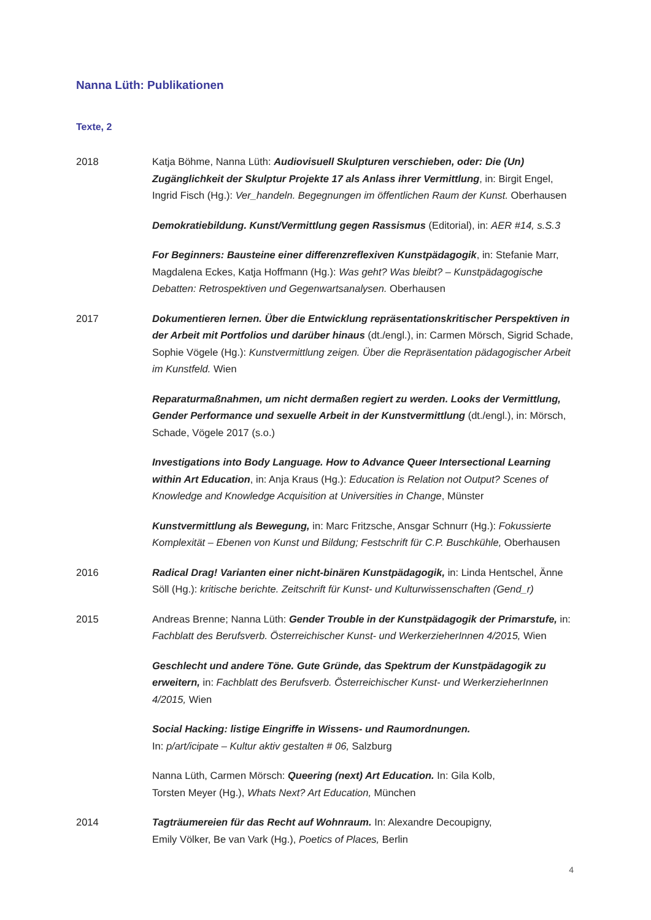Nanna Lüth: Publikationen
Texte, 2
2018 Katja Böhme, Nanna Lüth: Audiovisuell Skulpturen verschieben, oder: Die (Un) Zugänglichkeit der Skulptur Projekte 17 als Anlass ihrer Vermittlung, in: Birgit Engel, Ingrid Fisch (Hg.): Ver_handeln. Begegnungen im öffentlichen Raum der Kunst. Oberhausen
Demokratiebildung. Kunst/Vermittlung gegen Rassismus (Editorial), in: AER #14, s.S.3
For Beginners: Bausteine einer differenzreflexiven Kunstpädagogik, in: Stefanie Marr, Magdalena Eckes, Katja Hoffmann (Hg.): Was geht? Was bleibt? – Kunstpädagogische Debatten: Retrospektiven und Gegenwartsanalysen. Oberhausen
2017 Dokumentieren lernen. Über die Entwicklung repräsentationskritischer Perspektiven in der Arbeit mit Portfolios und darüber hinaus (dt./engl.), in: Carmen Mörsch, Sigrid Schade, Sophie Vögele (Hg.): Kunstvermittlung zeigen. Über die Repräsentation pädagogischer Arbeit im Kunstfeld. Wien
Reparaturmaßnahmen, um nicht dermaßen regiert zu werden. Looks der Vermittlung, Gender Performance und sexuelle Arbeit in der Kunstvermittlung (dt./engl.), in: Mörsch, Schade, Vögele 2017 (s.o.)
Investigations into Body Language. How to Advance Queer Intersectional Learning within Art Education, in: Anja Kraus (Hg.): Education is Relation not Output? Scenes of Knowledge and Knowledge Acquisition at Universities in Change, Münster
Kunstvermittlung als Bewegung, in: Marc Fritzsche, Ansgar Schnurr (Hg.): Fokussierte Komplexität – Ebenen von Kunst und Bildung; Festschrift für C.P. Buschkühle, Oberhausen
2016 Radical Drag! Varianten einer nicht-binären Kunstpädagogik, in: Linda Hentschel, Änne Söll (Hg.): kritische berichte. Zeitschrift für Kunst- und Kulturwissenschaften (Gend_r)
2015 Andreas Brenne; Nanna Lüth: Gender Trouble in der Kunstpädagogik der Primarstufe, in: Fachblatt des Berufsverb. Österreichischer Kunst- und WerkerzieherInnen 4/2015, Wien
Geschlecht und andere Töne. Gute Gründe, das Spektrum der Kunstpädagogik zu erweitern, in: Fachblatt des Berufsverb. Österreichischer Kunst- und WerkerzieherInnen 4/2015, Wien
Social Hacking: listige Eingriffe in Wissens- und Raumordnungen.
In: p/art/icipate – Kultur aktiv gestalten # 06, Salzburg
Nanna Lüth, Carmen Mörsch: Queering (next) Art Education. In: Gila Kolb,
Torsten Meyer (Hg.), Whats Next? Art Education, München
2014 Tagträumereien für das Recht auf Wohnraum. In: Alexandre Decoupigny,
Emily Völker, Be van Vark (Hg.), Poetics of Places, Berlin
4